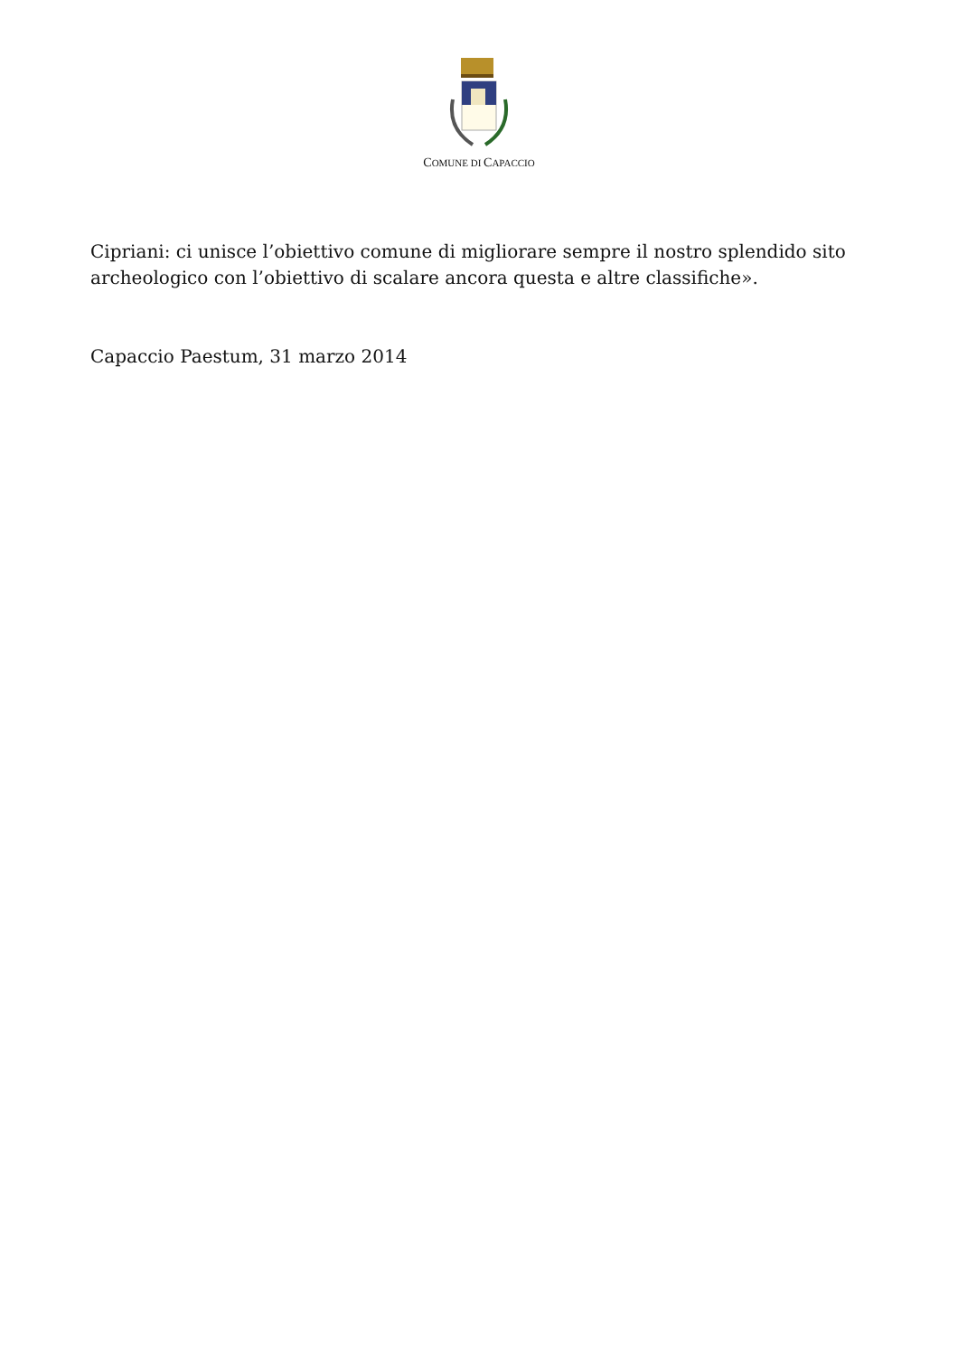COMUNE DI CAPACCIO
Cipriani: ci unisce l’obiettivo comune di migliorare sempre il nostro splendido sito archeologico con l’obiettivo di scalare ancora questa e altre classifiche».
Capaccio Paestum, 31 marzo 2014